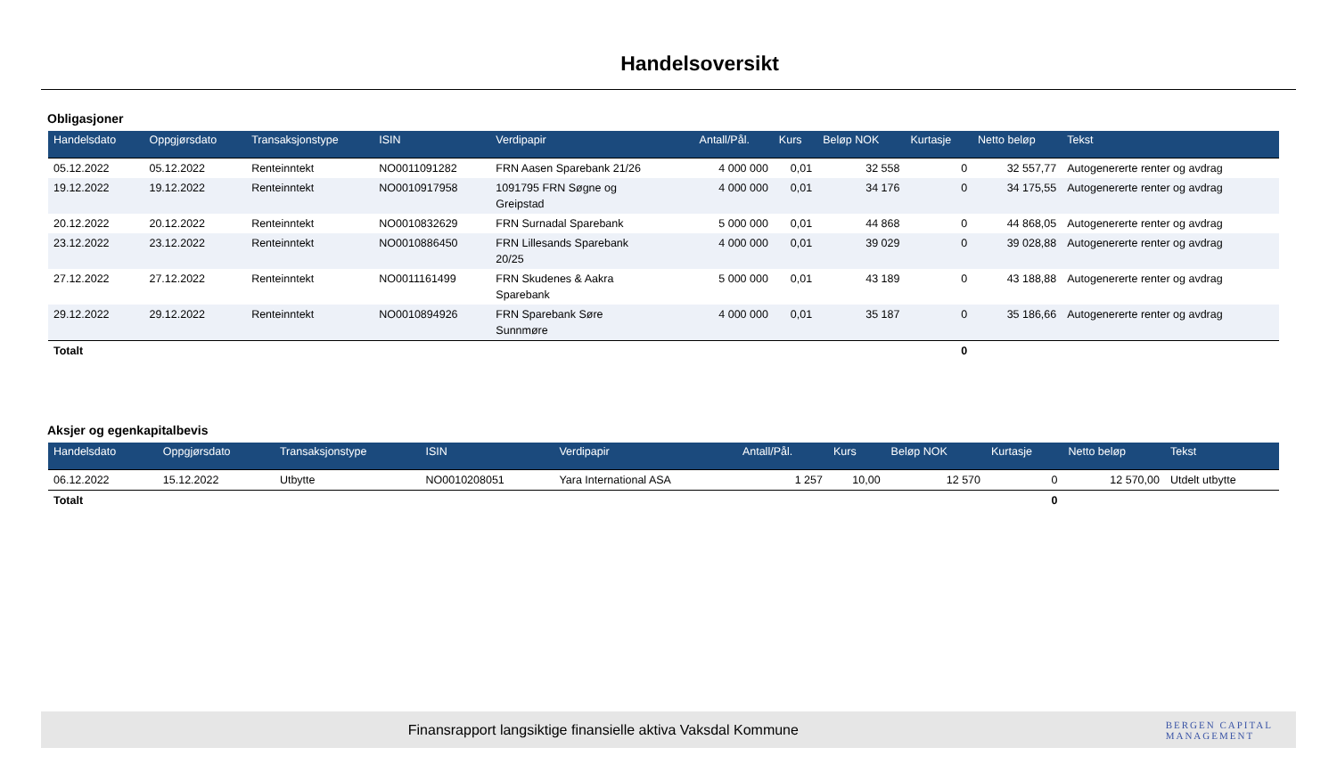Handelsoversikt
Obligasjoner
| Handelsdato | Oppgjørsdato | Transaksjonstype | ISIN | Verdipapir | Antall/Pål. | Kurs | Beløp NOK | Kurtasje | Netto beløp | Tekst |
| --- | --- | --- | --- | --- | --- | --- | --- | --- | --- | --- |
| 05.12.2022 | 05.12.2022 | Renteinntekt | NO0011091282 | FRN Aasen Sparebank 21/26 | 4 000 000 | 0,01 | 32 558 | 0 | 32 557,77 | Autogenererte renter og avdrag |
| 19.12.2022 | 19.12.2022 | Renteinntekt | NO0010917958 | 1091795 FRN Søgne og Greipstad | 4 000 000 | 0,01 | 34 176 | 0 | 34 175,55 | Autogenererte renter og avdrag |
| 20.12.2022 | 20.12.2022 | Renteinntekt | NO0010832629 | FRN Surnadal Sparebank | 5 000 000 | 0,01 | 44 868 | 0 | 44 868,05 | Autogenererte renter og avdrag |
| 23.12.2022 | 23.12.2022 | Renteinntekt | NO0010886450 | FRN Lillesands Sparebank 20/25 | 4 000 000 | 0,01 | 39 029 | 0 | 39 028,88 | Autogenererte renter og avdrag |
| 27.12.2022 | 27.12.2022 | Renteinntekt | NO0011161499 | FRN Skudenes & Aakra Sparebank | 5 000 000 | 0,01 | 43 189 | 0 | 43 188,88 | Autogenererte renter og avdrag |
| 29.12.2022 | 29.12.2022 | Renteinntekt | NO0010894926 | FRN Sparebank Søre Sunnmøre | 4 000 000 | 0,01 | 35 187 | 0 | 35 186,66 | Autogenererte renter og avdrag |
| Totalt | | | | | | | | 0 | | |
Aksjer og egenkapitalbevis
| Handelsdato | Oppgjørsdato | Transaksjonstype | ISIN | Verdipapir | Antall/Pål. | Kurs | Beløp NOK | Kurtasje | Netto beløp | Tekst |
| --- | --- | --- | --- | --- | --- | --- | --- | --- | --- | --- |
| 06.12.2022 | 15.12.2022 | Utbytte | NO0010208051 | Yara International ASA | 1 257 | 10,00 | 12 570 | 0 | 12 570,00 | Utdelt utbytte |
| Totalt | | | | | | | | 0 | | |
Finansrapport langsiktige finansielle aktiva Vaksdal Kommune
BERGEN CAPITAL
MANAGEMENT